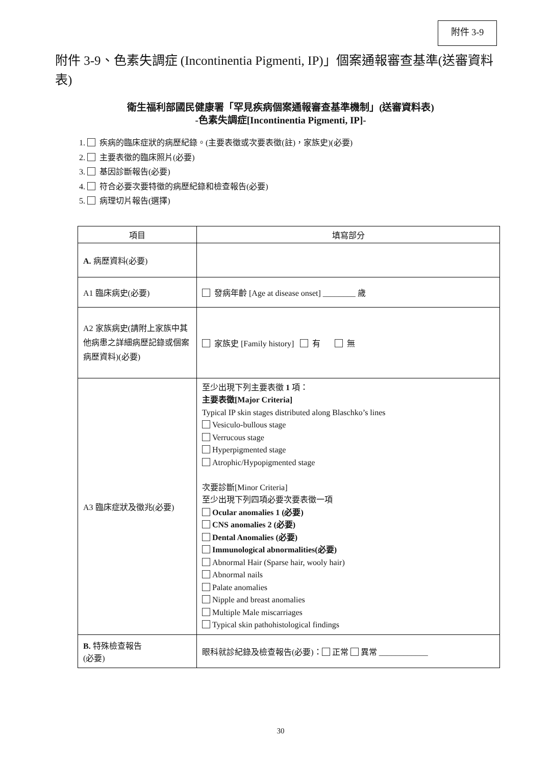附件 3-9
附件 3-9、色素失調症 (Incontinentia Pigmenti, IP)」個案通報審查基準(送審資料表)
衛生福利部國民健康署「罕見疾病個案通報審查基準機制」(送審資料表)
-色素失調症[Incontinentia Pigmenti, IP]-
1. 疾病的臨床症狀的病歷紀錄。(主要表徵或次要表徵(註)，家族史)(必要)
2. 主要表徵的臨床照片(必要)
3. 基因診斷報告(必要)
4. 符合必要次要特徵的病歷紀錄和檢查報告(必要)
5. 病理切片報告(選擇)
| 項目 | 填寫部分 |
| --- | --- |
| A. 病歷資料(必要) | |
| A1 臨床病史(必要) | 發病年齡 [Age at disease onset] ________ 歲 |
| A2 家族病史(請附上家族中其他病患之詳細病歷記錄或個案病歷資料)(必要) | 家族史 [Family history] 有 無 |
| A3 臨床症狀及徵兆(必要) | 至少出現下列主要表徵 1 項： 主要表徵[Major Criteria] Typical IP skin stages distributed along Blaschko’s lines Vesiculo-bullous stage Verrucous stage Hyperpigmented stage Atrophic/Hypopigmented stage 次要診斷[Minor Criteria] 至少出現下列四項必要次要表徵一項 Ocular anomalies 1 (必要) CNS anomalies 2 (必要) Dental Anomalies (必要) Immunological abnormalities(必要) Abnormal Hair (Sparse hair, wooly hair) Abnormal nails Palate anomalies Nipple and breast anomalies Multiple Male miscarriages Typical skin pathohistological findings |
| B. 特殊檢查報告 (必要) | 眼科就診紀錄及檢查報告(必要)： 正常 異常 ____________ |
30